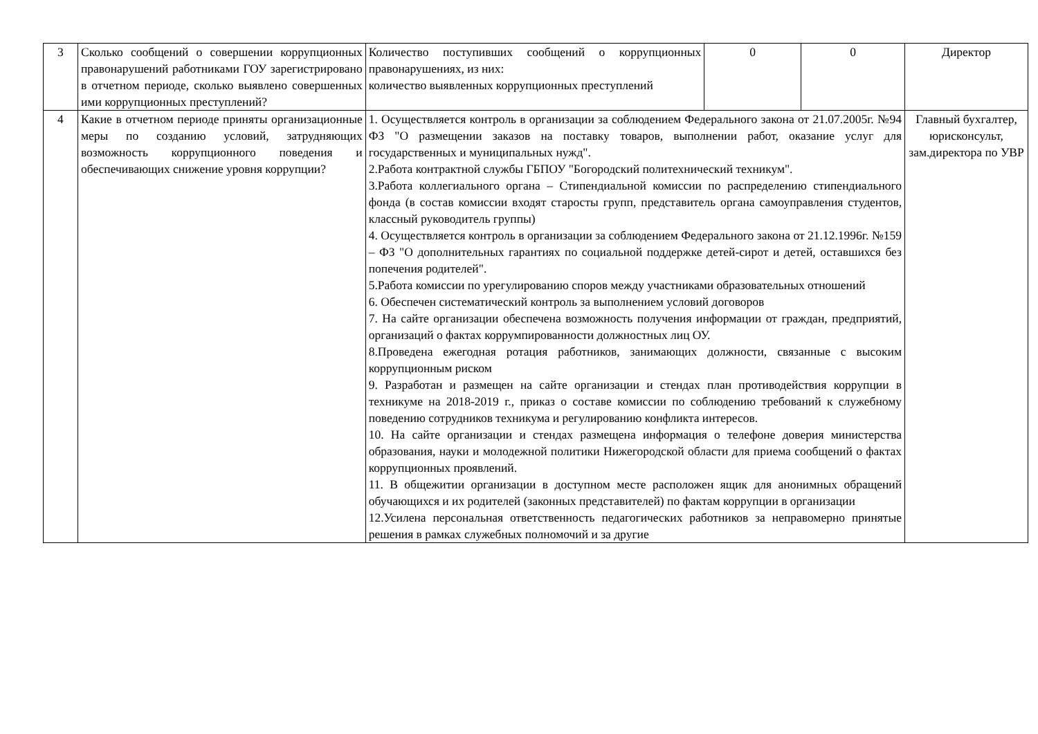| 3 | Сколько сообщений о совершении коррупционных правонарушений работниками ГОУ зарегистрировано в отчетном периоде, сколько выявлено совершенных ими коррупционных преступлений? | Количество поступивших сообщений о коррупционных правонарушениях, из них: количество выявленных коррупционных преступлений | 0 | 0 | Директор |
| 4 | Какие в отчетном периоде приняты организационные меры по созданию условий, затрудняющих возможность коррупционного поведения и обеспечивающих снижение уровня коррупции? | 1. Осуществляется контроль в организации за соблюдением Федерального закона от 21.07.2005г. №94 ФЗ "О размещении заказов на поставку товаров, выполнении работ, оказание услуг для государственных и муниципальных нужд". 2.Работа контрактной службы ГБПОУ "Богородский политехнический техникум". 3.Работа коллегиального органа – Стипендиальной комиссии по распределению стипендиального фонда (в состав комиссии входят старосты групп, представитель органа самоуправления студентов, классный руководитель группы) 4. Осуществляется контроль в организации за соблюдением Федерального закона от 21.12.1996г. №159 – ФЗ "О дополнительных гарантиях по социальной поддержке детей-сирот и детей, оставшихся без попечения родителей". 5.Работа комиссии по урегулированию споров между участниками образовательных отношений 6. Обеспечен систематический контроль за выполнением условий договоров 7. На сайте организации обеспечена возможность получения информации от граждан, предприятий, организаций о фактах коррумпированности должностных лиц ОУ. 8.Проведена ежегодная ротация работников, занимающих должности, связанные с высоким коррупционным риском 9. Разработан и размещен на сайте организации и стендах план противодействия коррупции в техникуме на 2018-2019 г., приказ о составе комиссии по соблюдению требований к служебному поведению сотрудников техникума и регулированию конфликта интересов. 10. На сайте организации и стендах размещена информация о телефоне доверия министерства образования, науки и молодежной политики Нижегородской области для приема сообщений о фактах коррупционных проявлений. 11. В общежитии организации в доступном месте расположен ящик для анонимных обращений обучающихся и их родителей (законных представителей) по фактам коррупции в организации 12.Усилена персональная ответственность педагогических работников за неправомерно принятые решения в рамках служебных полномочий и за другие | | | Главный бухгалтер, юрисконсульт, зам.директора по УВР |